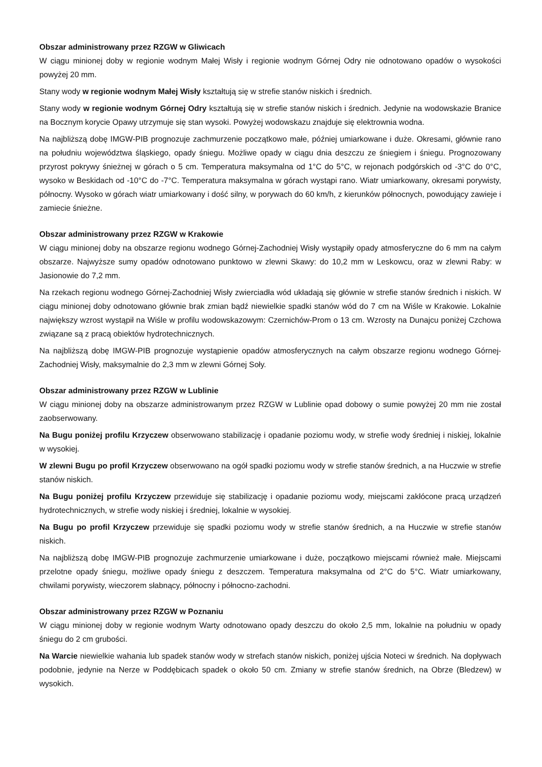Obszar administrowany przez RZGW w Gliwicach
W ciągu minionej doby w regionie wodnym Małej Wisły i regionie wodnym Górnej Odry nie odnotowano opadów o wysokości powyżej 20 mm.
Stany wody w regionie wodnym Małej Wisły kształtują się w strefie stanów niskich i średnich.
Stany wody w regionie wodnym Górnej Odry kształtują się w strefie stanów niskich i średnich. Jedynie na wodowskazie Branice na Bocznym korycie Opawy utrzymuje się stan wysoki. Powyżej wodowskazu znajduje się elektrownia wodna.
Na najbliższą dobę IMGW-PIB prognozuje zachmurzenie początkowo małe, później umiarkowane i duże. Okresami, głównie rano na południu województwa śląskiego, opady śniegu. Możliwe opady w ciągu dnia deszczu ze śniegiem i śniegu. Prognozowany przyrost pokrywy śnieżnej w górach o 5 cm. Temperatura maksymalna od 1°C do 5°C, w rejonach podgórskich od -3°C do 0°C, wysoko w Beskidach od -10°C do -7°C. Temperatura maksymalna w górach wystąpi rano. Wiatr umiarkowany, okresami porywisty, północny. Wysoko w górach wiatr umiarkowany i dość silny, w porywach do 60 km/h, z kierunków północnych, powodujący zawieje i zamiecie śnieżne.
Obszar administrowany przez RZGW w Krakowie
W ciągu minionej doby na obszarze regionu wodnego Górnej-Zachodniej Wisły wystąpiły opady atmosferyczne do 6 mm na całym obszarze. Najwyższe sumy opadów odnotowano punktowo w zlewni Skawy: do 10,2 mm w Leskowcu, oraz w zlewni Raby: w Jasionowie do 7,2 mm.
Na rzekach regionu wodnego Górnej-Zachodniej Wisły zwierciadła wód układają się głównie w strefie stanów średnich i niskich. W ciągu minionej doby odnotowano głównie brak zmian bądź niewielkie spadki stanów wód do 7 cm na Wiśle w Krakowie. Lokalnie największy wzrost wystąpił na Wiśle w profilu wodowskazowym: Czernichów-Prom o 13 cm. Wzrosty na Dunajcu poniżej Czchowa związane są z pracą obiektów hydrotechnicznych.
Na najbliższą dobę IMGW-PIB prognozuje wystąpienie opadów atmosferycznych na całym obszarze regionu wodnego Górnej-Zachodniej Wisły, maksymalnie do 2,3 mm w zlewni Górnej Soły.
Obszar administrowany przez RZGW w Lublinie
W ciągu minionej doby na obszarze administrowanym przez RZGW w Lublinie opad dobowy o sumie powyżej 20 mm nie został zaobserwowany.
Na Bugu poniżej profilu Krzyczew obserwowano stabilizację i opadanie poziomu wody, w strefie wody średniej i niskiej, lokalnie w wysokiej.
W zlewni Bugu po profil Krzyczew obserwowano na ogół spadki poziomu wody w strefie stanów średnich, a na Huczwie w strefie stanów niskich.
Na Bugu poniżej profilu Krzyczew przewiduje się stabilizację i opadanie poziomu wody, miejscami zakłócone pracą urządzeń hydrotechnicznych, w strefie wody niskiej i średniej, lokalnie w wysokiej.
Na Bugu po profil Krzyczew przewiduje się spadki poziomu wody w strefie stanów średnich, a na Huczwie w strefie stanów niskich.
Na najbliższą dobę IMGW-PIB prognozuje zachmurzenie umiarkowane i duże, początkowo miejscami również małe. Miejscami przelotne opady śniegu, możliwe opady śniegu z deszczem. Temperatura maksymalna od 2°C do 5°C. Wiatr umiarkowany, chwilami porywisty, wieczorem słabnący, północny i północno-zachodni.
Obszar administrowany przez RZGW w Poznaniu
W ciągu minionej doby w regionie wodnym Warty odnotowano opady deszczu do około 2,5 mm, lokalnie na południu w opady śniegu do 2 cm grubości.
Na Warcie niewielkie wahania lub spadek stanów wody w strefach stanów niskich, poniżej ujścia Noteci w średnich. Na dopływach podobnie, jedynie na Nerze w Poddębicach spadek o około 50 cm. Zmiany w strefie stanów średnich, na Obrze (Bledzew) w wysokich.